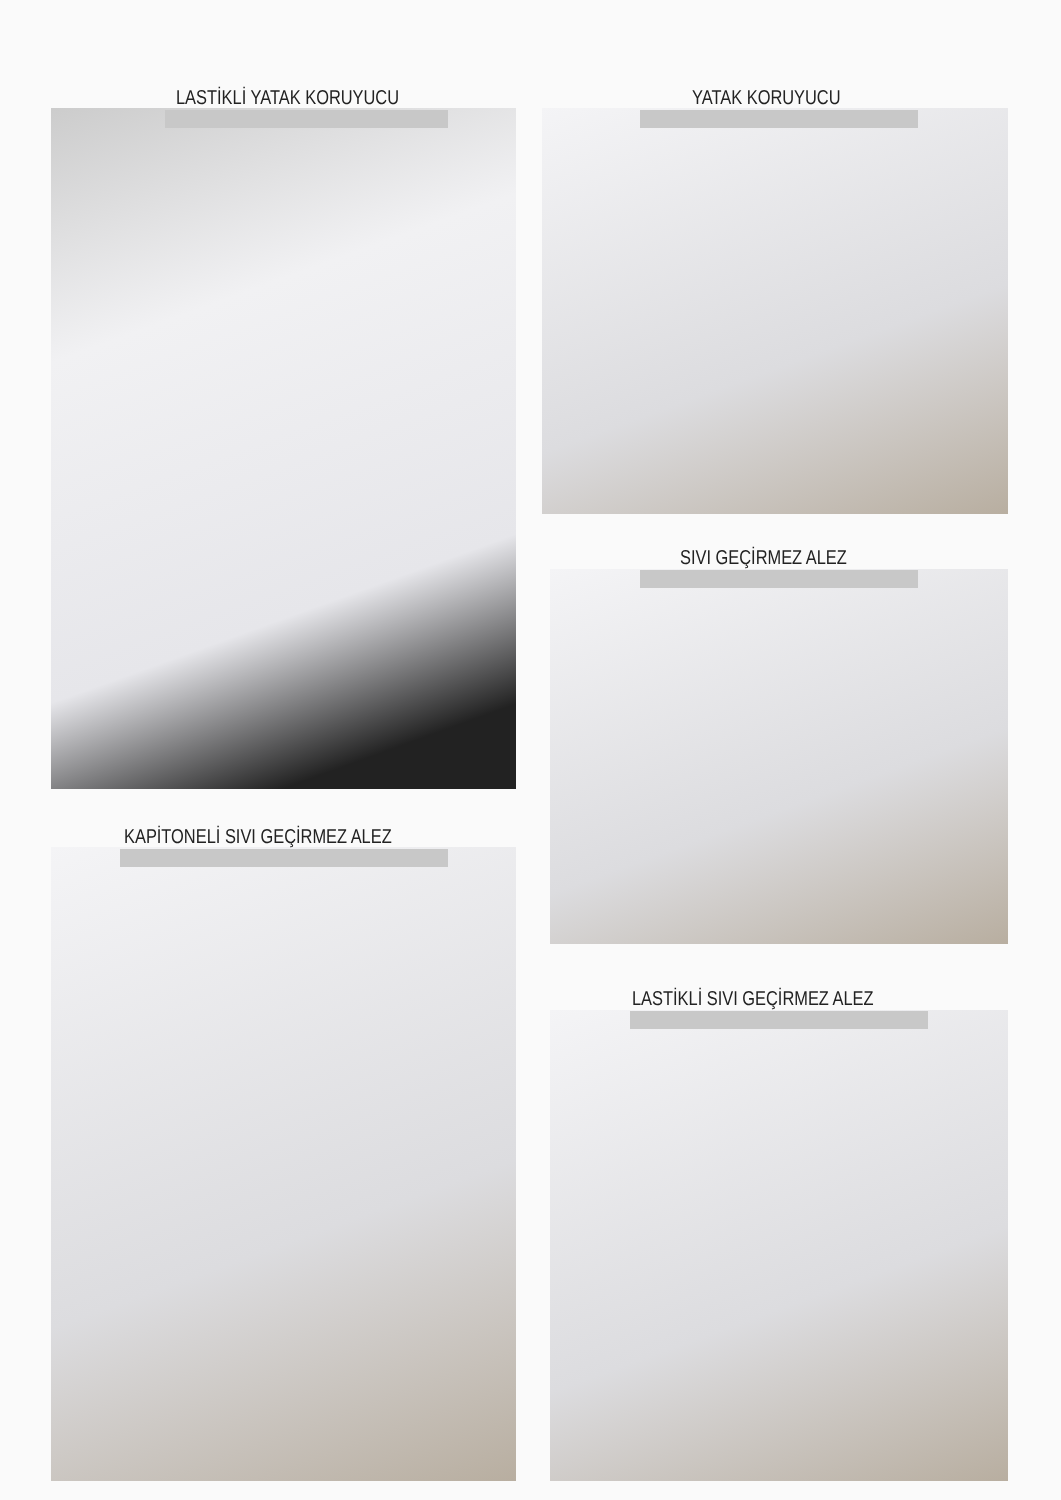LASTİKLİ YATAK KORUYUCU YATAK KORUYUCU
SIVI GEÇİRMEZ ALEZ
KAPİTONELİ SIVI GEÇİRMEZ ALEZ
LASTİKLİ SIVI GEÇİRMEZ ALEZ